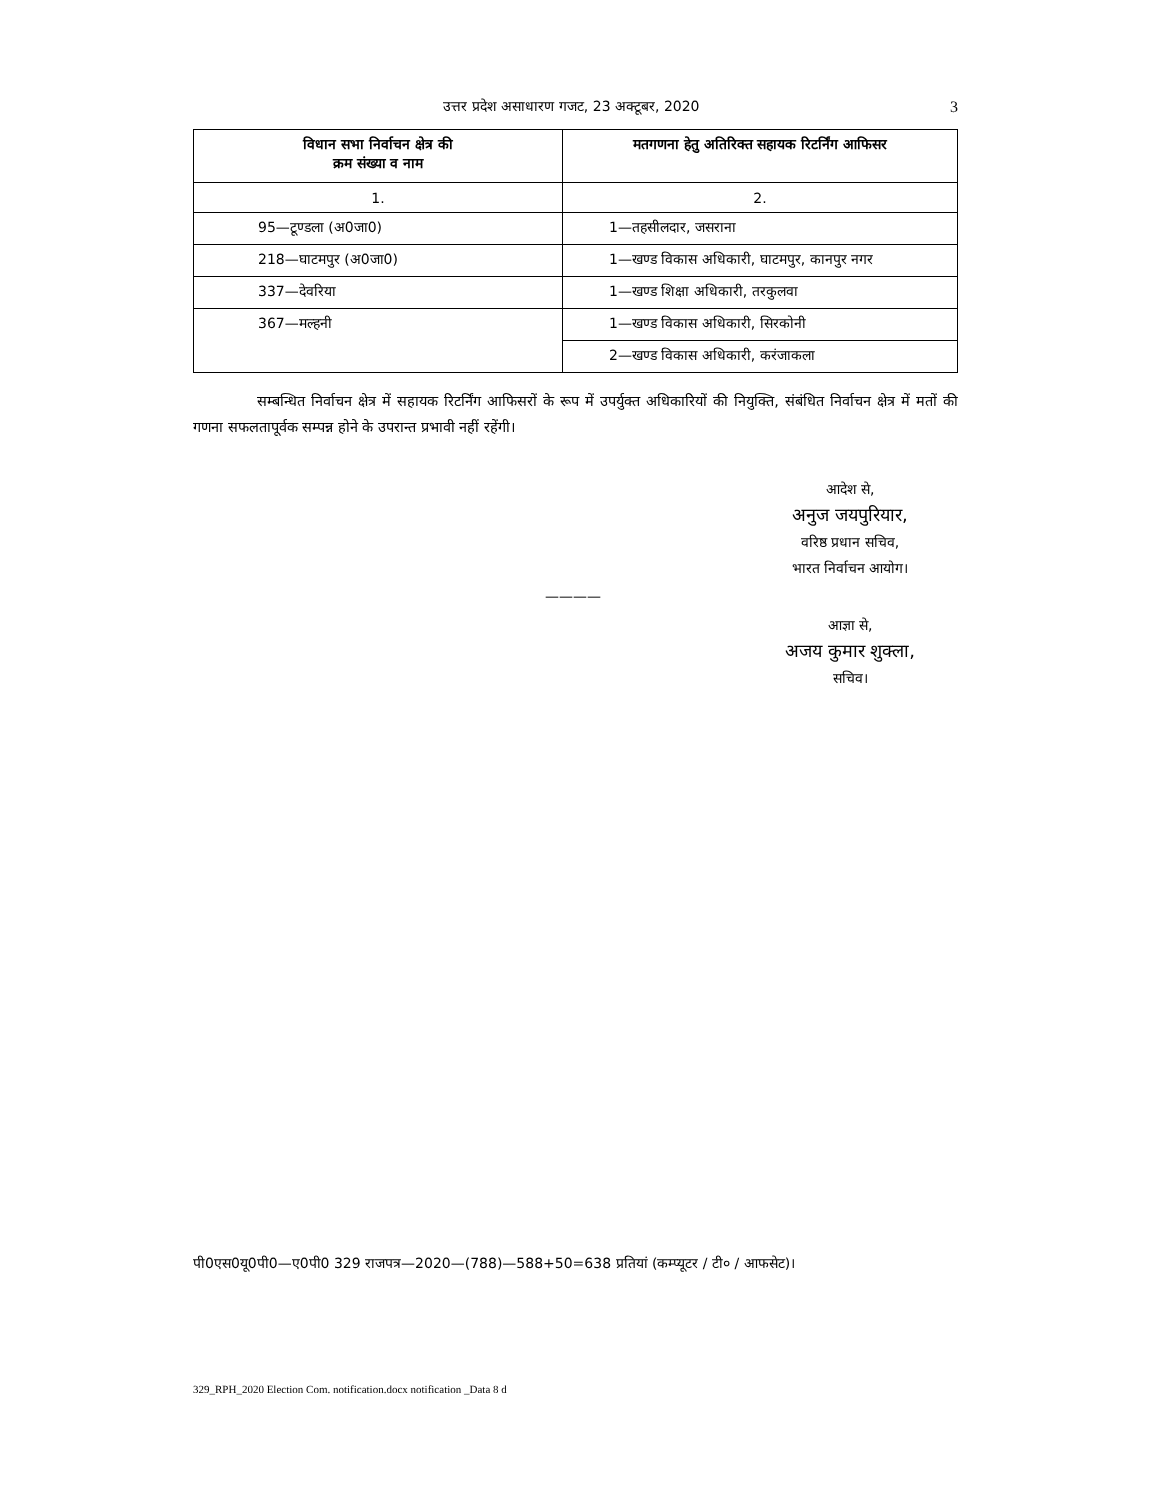उत्तर प्रदेश असाधारण गजट, 23 अक्टूबर, 2020
3
| विधान सभा निर्वाचन क्षेत्र की क्रम संख्या व नाम | मतगणना हेतु अतिरिक्त सहायक रिटर्निंग आफिसर |
| --- | --- |
| 1. | 2. |
| 95—टूण्डला (अ0जा0) | 1—तहसीलदार, जसराना |
| 218—घाटमपुर (अ0जा0) | 1—खण्ड विकास अधिकारी, घाटमपुर, कानपुर नगर |
| 337—देवरिया | 1—खण्ड शिक्षा अधिकारी, तरकुलवा |
| 367—मल्हनी | 1—खण्ड विकास अधिकारी, सिरकोनी |
| | 2—खण्ड विकास अधिकारी, करंजाकला |
सम्बन्धित निर्वाचन क्षेत्र में सहायक रिटर्निंग आफिसरों के रूप में उपर्युक्त अधिकारियों की नियुक्ति, संबंधित निर्वाचन क्षेत्र में मतों की गणना सफलतापूर्वक सम्पन्न होने के उपरान्त प्रभावी नहीं रहेंगी।
आदेश से,
अनुज जयपुरियार,
वरिष्ठ प्रधान सचिव,
भारत निर्वाचन आयोग।
————
आज्ञा से,
अजय कुमार शुक्ला,
सचिव।
पी0एस0यू0पी0—ए0पी0 329 राजपत्र—2020—(788)—588+50=638 प्रतियां (कम्प्यूटर / टी० / आफसेट)।
329_RPH_2020 Election Com. notification.docx notification _Data 8 d